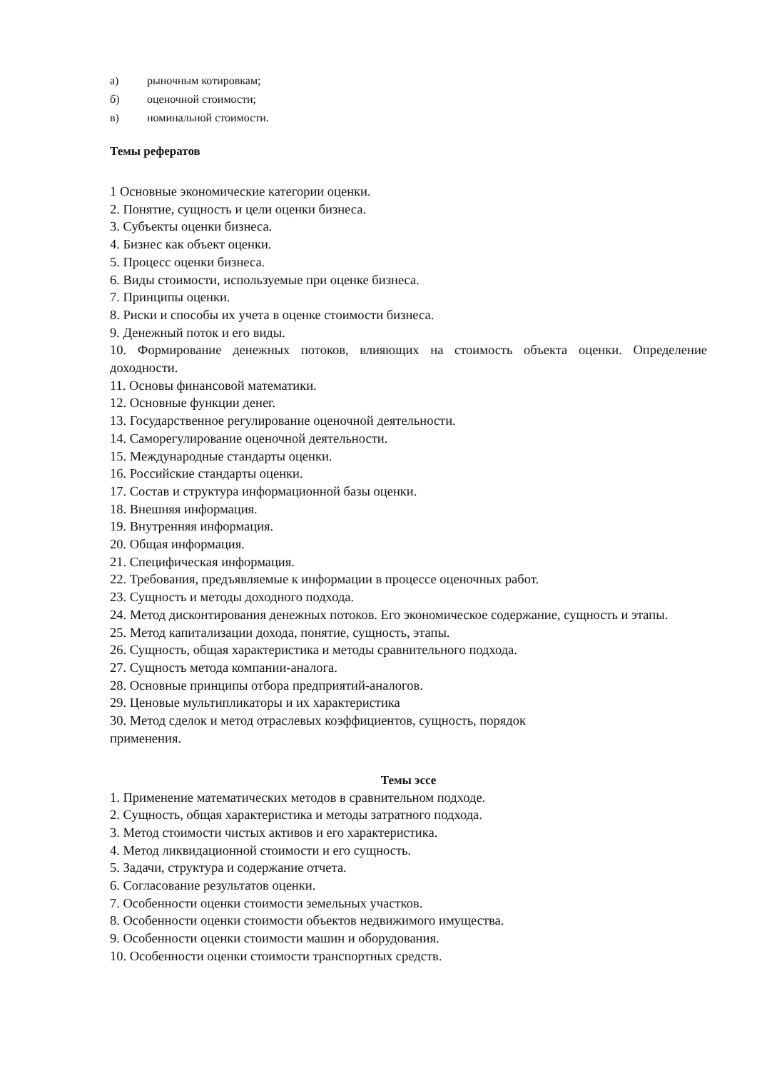а) рыночным котировкам;
б) оценочной стоимости;
в) номинальной стоимости.
Темы рефератов
1 Основные экономические категории оценки.
2. Понятие, сущность и цели оценки бизнеса.
3. Субъекты оценки бизнеса.
4. Бизнес как объект оценки.
5. Процесс оценки бизнеса.
6. Виды стоимости, используемые при оценке бизнеса.
7. Принципы оценки.
8. Риски и способы их учета в оценке стоимости бизнеса.
9. Денежный поток и его виды.
10. Формирование денежных потоков, влияющих на стоимость объекта оценки. Определение доходности.
11. Основы финансовой математики.
12. Основные функции денег.
13. Государственное регулирование оценочной деятельности.
14. Саморегулирование оценочной деятельности.
15. Международные стандарты оценки.
16. Российские стандарты оценки.
17. Состав и структура информационной базы оценки.
18. Внешняя информация.
19. Внутренняя информация.
20. Общая информация.
21. Специфическая информация.
22. Требования, предъявляемые к информации в процессе оценочных работ.
23. Сущность и методы доходного подхода.
24. Метод дисконтирования денежных потоков. Его экономическое содержание, сущность и этапы.
25. Метод капитализации дохода, понятие, сущность, этапы.
26. Сущность, общая характеристика и методы сравнительного подхода.
27. Сущность метода компании-аналога.
28. Основные принципы отбора предприятий-аналогов.
29. Ценовые мультипликаторы и их характеристика
30. Метод сделок и метод отраслевых коэффициентов, сущность, порядок
применения.
Темы эссе
1. Применение математических методов в сравнительном подходе.
2. Сущность, общая характеристика и методы затратного подхода.
3. Метод стоимости чистых активов и его характеристика.
4. Метод ликвидационной стоимости и его сущность.
5. Задачи, структура и содержание отчета.
6. Согласование результатов оценки.
7. Особенности оценки стоимости земельных участков.
8. Особенности оценки стоимости объектов недвижимого имущества.
9. Особенности оценки стоимости машин и оборудования.
10. Особенности оценки стоимости транспортных средств.